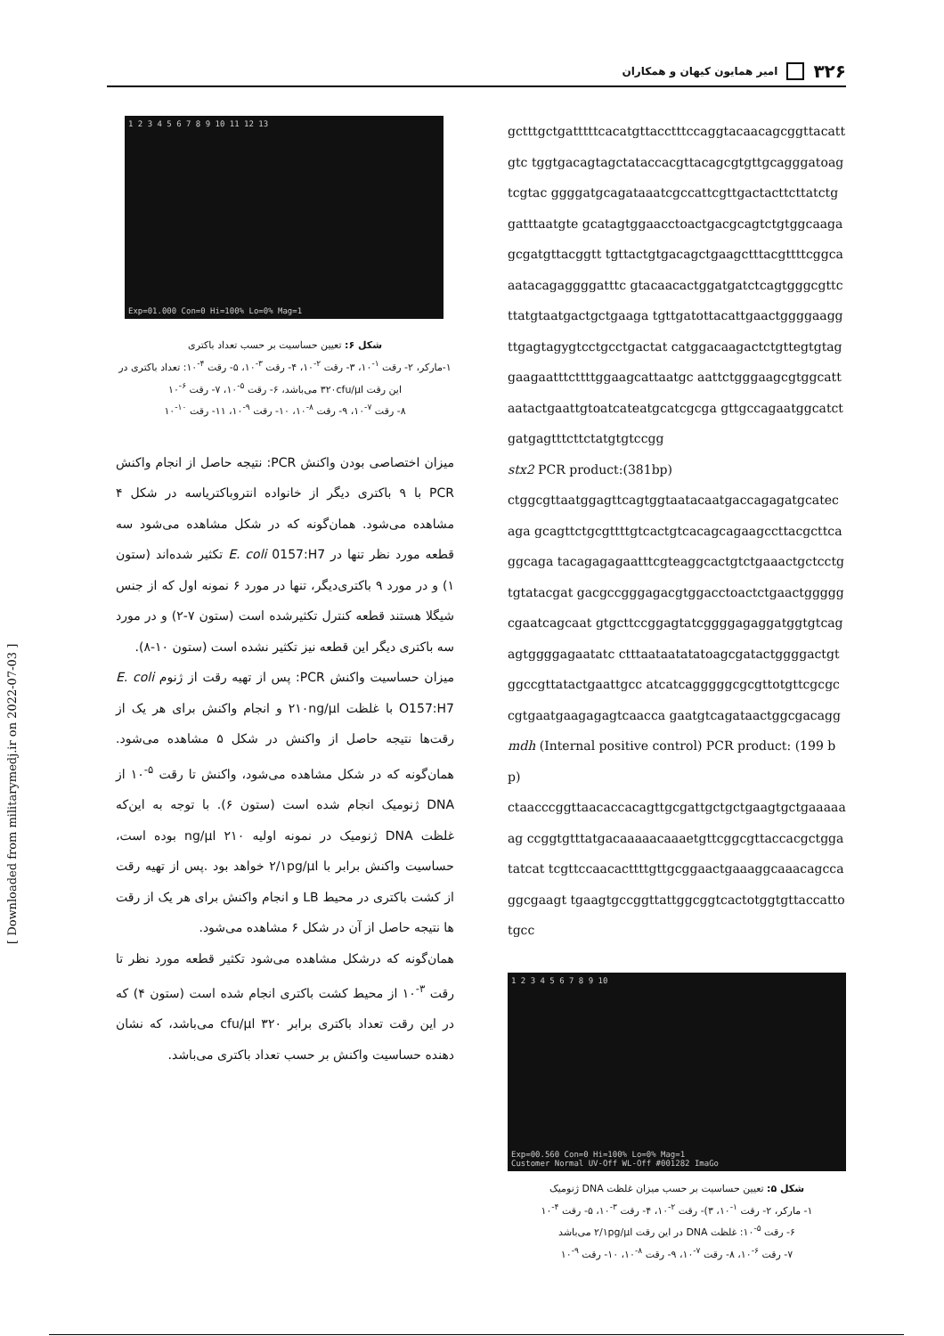امیر همایون کیهان و همکاران ۳۲۶
gctttgctgatttttcacatgttacctttccaggtacaacagcggttacattgtc tggtgacagtagctataccacgttacagcgtgttgcagggatoagtcgtac ggggatgcagataaatcgccattcgttgactacttcttatctggatttaatgte gcatagtggaacctoactgacgcagtctgtggcaagagcgatgttacggtt tgttactgtgacagctgaagctttacgttttcggcaaatacagaggggatttc gtacaacactggatgatctcagtgggcgttcttatgtaatgactgctgaaga tgttgatottacattgaactggggaaggttgagtagygtcctgcctgactat catggacaagactctgttegtgtaggaagaatttcttttggaagcattaatgc aattctgggaagcgtggcattaatactgaattgtoatcateatgcatcgcga gttgccagaatggcatctgatgagtttcttctatgtgtccgg
stx2 PCR product:(381bp)
ctggcgttaatggagttcagtggtaatacaatgaccagagatgcatecaga gcagttctgcgttttgtcactgtcacagcagaagccttacgcttcaggcaga tacagagagaatttcgteaggcactgtctgaaactgctcctgtgtatacgat gacgccgggagacgtggacctoactctgaactgggggcgaatcagcaat gtgcttccggagtatcggggagaggatggtgtcagagtggggagaatatc ctttaataatatatoagcgatactggggactgtggccgttatactgaattgcc atcatcagggggcgcgttotgttcgcgccgtgaatgaagagagtcaacca gaatgtcagataactggcgacagg
mdh (Internal positive control) PCR product: (199 bp)
ctaacccggttaacaccacagttgcgattgctgctgaagtgctgaaaaaag ccggtgtttatgacaaaaacaaaetgttcggcgttaccacgctggatatcat tcgttccaacacttttgttgcggaactgaaaggcaaacagccaggcgaagt tgaagtgccggttattggcggtcactotggtgttaccattotgcc
1 2 3 4 5 6 7 8 9 10
Exp=00.560 Con=0 Hi=100% Lo=0% Mag=1
Customer Normal UV-Off WL-Off #001282 ImaGo
شکل ۵: تعیین حساسیت بر حسب میزان غلظت DNA ژنومیک
۱- مارکر، ۲- رقت <sup>۱-</sup>۱۰، ۳)- رقت <sup>۲-</sup>۱۰، ۴- رقت <sup>۳-</sup>۱۰، ۵- رقت <sup>۴-</sup>۱۰
۶- رقت <sup>۵-</sup>۱۰: غلظت DNA در این رقت ۲/۱pg/µl می‌باشد
۷- رقت <sup>۶-</sup>۱۰، ۸- رقت <sup>۷-</sup>۱۰، ۹- رقت <sup>۸-</sup>۱۰، ۱۰- رقت <sup>۹-</sup>۱۰
1 2 3 4 5 6 7 8 9 10 11 12 13
Exp=01.000 Con=0 Hi=100% Lo=0% Mag=1
شکل ۶: تعیین حساسیت بر حسب تعداد باکتری
۱-مارکر، ۲- رقت <sup>۱-</sup>۱۰، ۳- رقت <sup>۲-</sup>۱۰، ۴- رقت <sup>۳-</sup>۱۰، ۵- رقت <sup>۴-</sup>۱۰: تعداد باکتری در این رقت ۳۲۰cfu/µl می‌باشد، ۶- رقت <sup>۵-</sup>۱۰، ۷- رقت <sup>۶-</sup>۱۰
۸- رقت <sup>۷-</sup>۱۰، ۹- رقت <sup>۸-</sup>۱۰، ۱۰- رقت <sup>۹-</sup>۱۰، ۱۱- رقت <sup>۱۰-</sup>۱۰
میزان اختصاصی بودن واکنش PCR: نتیجه حاصل از انجام واکنش PCR با ۹ باکتری دیگر از خانواده انتروباکتریاسه در شکل ۴ مشاهده می‌شود. همان‌گونه که در شکل مشاهده می‌شود سه قطعه مورد نظر تنها در E. coli 0157:H7 تکثیر شده‌اند (ستون ۱) و در مورد ۹ باکتری‌دیگر، تنها در مورد ۶ نمونه اول که از جنس شیگلا هستند قطعه کنترل تکثیرشده است (ستون ۷-۲) و در مورد سه باکتری دیگر این قطعه نیز تکثیر نشده است (ستون ۱۰-۸).
میزان حساسیت واکنش PCR: پس از تهیه رقت از ژنوم E. coli O157:H7 با غلظت ۲۱۰ng/µl و انجام واکنش برای هر یک از رقت‌ها نتیجه حاصل از واکنش در شکل ۵ مشاهده می‌شود. همان‌گونه که در شکل مشاهده می‌شود، واکنش تا رقت <sup>۵-</sup>۱۰ از DNA ژنومیک انجام شده است (ستون ۶). با توجه به این‌که غلظت DNA ژنومیک در نمونه اولیه ۲۱۰ ng/µl بوده است، حساسیت واکنش برابر با ۲/۱pg/µl خواهد بود .پس از تهیه رقت از کشت باکتری در محیط LB و انجام واکنش برای هر یک از رقت ها نتیجه حاصل از آن در شکل ۶ مشاهده می‌شود.
همان‌گونه که درشکل مشاهده می‌شود تکثیر قطعه مورد نظر تا رقت <sup>۳-</sup>۱۰ از محیط کشت باکتری انجام شده است (ستون ۴) که در این رقت تعداد باکتری برابر ۳۲۰ cfu/µl می‌باشد، که نشان دهنده حساسیت واکنش بر حسب تعداد باکتری می‌باشد.
[ Downloaded from militarymedj.ir on 2022-07-03 ]